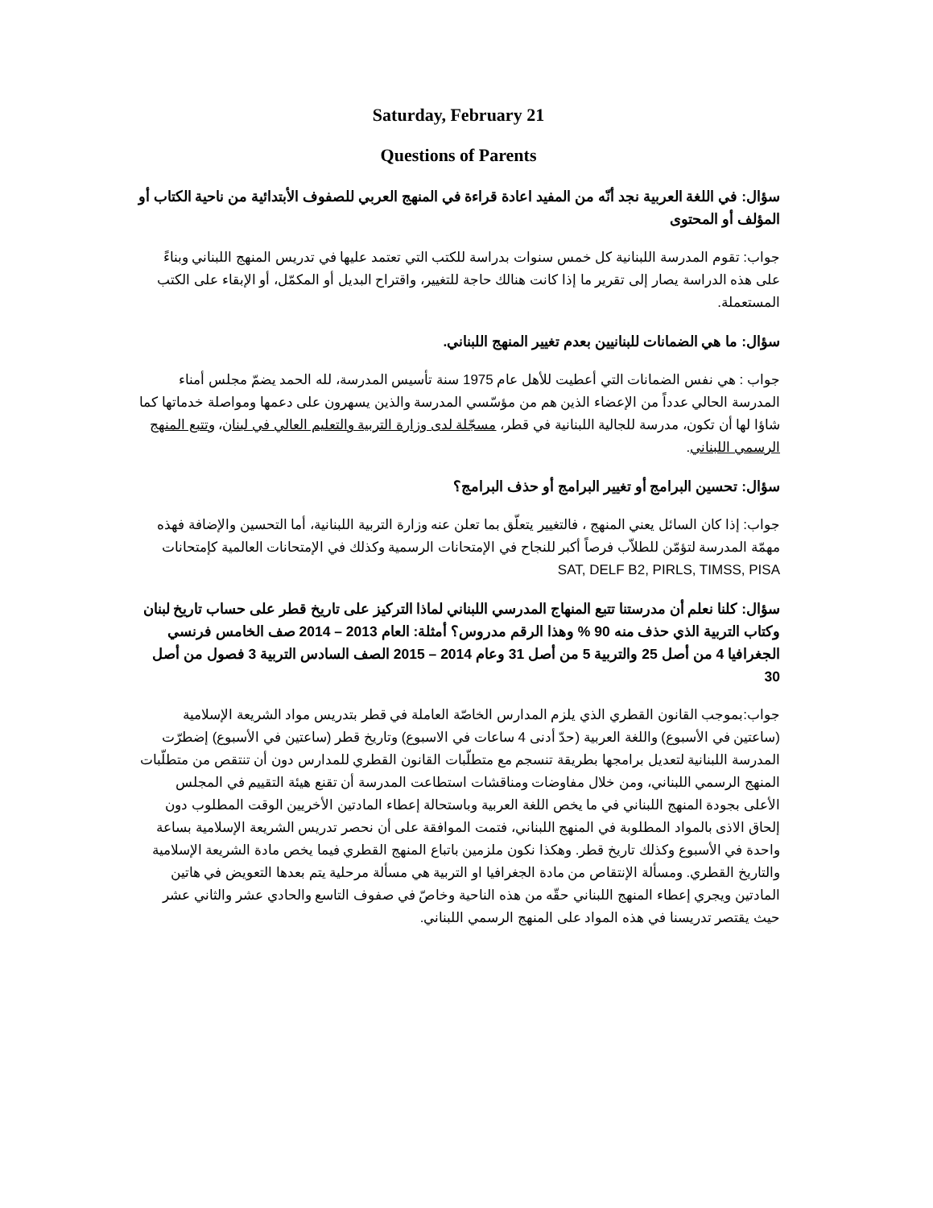Saturday, February 21
Questions of Parents
سؤال: في اللغة العربية نجد أنّه من المفيد اعادة قراءة في المنهج العربي للصفوف الأبتدائية من ناحية الكتاب أو المؤلف أو المحتوى
جواب: تقوم المدرسة اللبنانية كل خمس سنوات بدراسة للكتب التي تعتمد عليها في تدريس المنهج اللبناني وبناءً على هذه الدراسة يصار إلى تقرير ما إذا كانت هنالك حاجة للتغيير، واقتراح البديل أو المكمّل، أو الإبقاء على الكتب المستعملة.
سؤال: ما هي الضمانات للبنانيين بعدم تغيير المنهج اللبناني.
جواب : هي نفس الضمانات التي أعطيت للأهل عام 1975 سنة تأسيس المدرسة، لله الحمد يضمّ مجلس أمناء المدرسة الحالي عدداً من الإعضاء الذين هم من مؤسّسي المدرسة والذين يسهرون على دعمها ومواصلة خدماتها كما شاؤا لها أن تكون، مدرسة للجالية اللبنانية في قطر، مسجّلة لدى وزارة التربية والتعليم العالي في لبنان، وتتبع المنهج الرسمي اللبناني.
سؤال: تحسين البرامج أو تغيير البرامج أو حذف البرامج؟
جواب: إذا كان السائل يعني المنهج ، فالتغيير يتعلّق بما تعلن عنه وزارة التربية اللبنانية، أما التحسين والإضافة فهذه مهمّة المدرسة لتؤمّن للطلاّب فرصاً أكبر للنجاح في الإمتحانات الرسمية وكذلك في الإمتحانات العالمية كإمتحانات SAT, DELF B2, PIRLS, TIMSS, PISA
سؤال: كلنا نعلم أن مدرستنا تتبع المنهاج المدرسي اللبناني لماذا التركيز على تاريخ قطر على حساب تاريخ لبنان وكتاب التربية الذي حذف منه 90 % وهذا الرقم مدروس؟ أمثلة: العام 2013 – 2014 صف الخامس فرنسي الجغرافيا 4 من أصل 25 والتربية 5 من أصل 31 وعام 2014 – 2015 الصف السادس التربية 3 فصول من أصل 30
جواب:بموجب القانون القطري الذي يلزم المدارس الخاصّة العاملة في قطر بتدريس مواد الشريعة الإسلامية (ساعتين في الأسبوع) واللغة العربية (حدّ أدنى 4 ساعات في الاسبوع) وتاريخ قطر (ساعتين في الأسبوع) إضطرّت المدرسة اللبنانية لتعديل برامجها بطريقة تنسجم مع متطلّبات القانون القطري للمدارس دون أن تنتقص من متطلّبات المنهج الرسمي اللبناني، ومن خلال مفاوضات ومناقشات استطاعت المدرسة أن تقنع هيئة التقييم في المجلس الأعلى بجودة المنهج اللبناني في ما يخص اللغة العربية وباستحالة إعطاء المادتين الأخريين الوقت المطلوب دون إلحاق الاذى بالمواد المطلوبة في المنهج اللبناني، فتمت الموافقة على أن نحصر تدريس الشريعة الإسلامية بساعة واحدة في الأسبوع وكذلك تاريخ قطر. وهكذا نكون ملزمين باتباع المنهج القطري فيما يخص مادة الشريعة الإسلامية والتاريخ القطري. ومسألة الإنتقاص من مادة الجغرافيا او التربية هي مسألة مرحلية يتم بعدها التعويض في هاتين المادتين ويجري إعطاء المنهج اللبناني حقّه من هذه الناحية وخاصّ في صفوف التاسع والحادي عشر والثاني عشر حيث يقتصر تدريسنا في هذه المواد على المنهج الرسمي اللبناني.